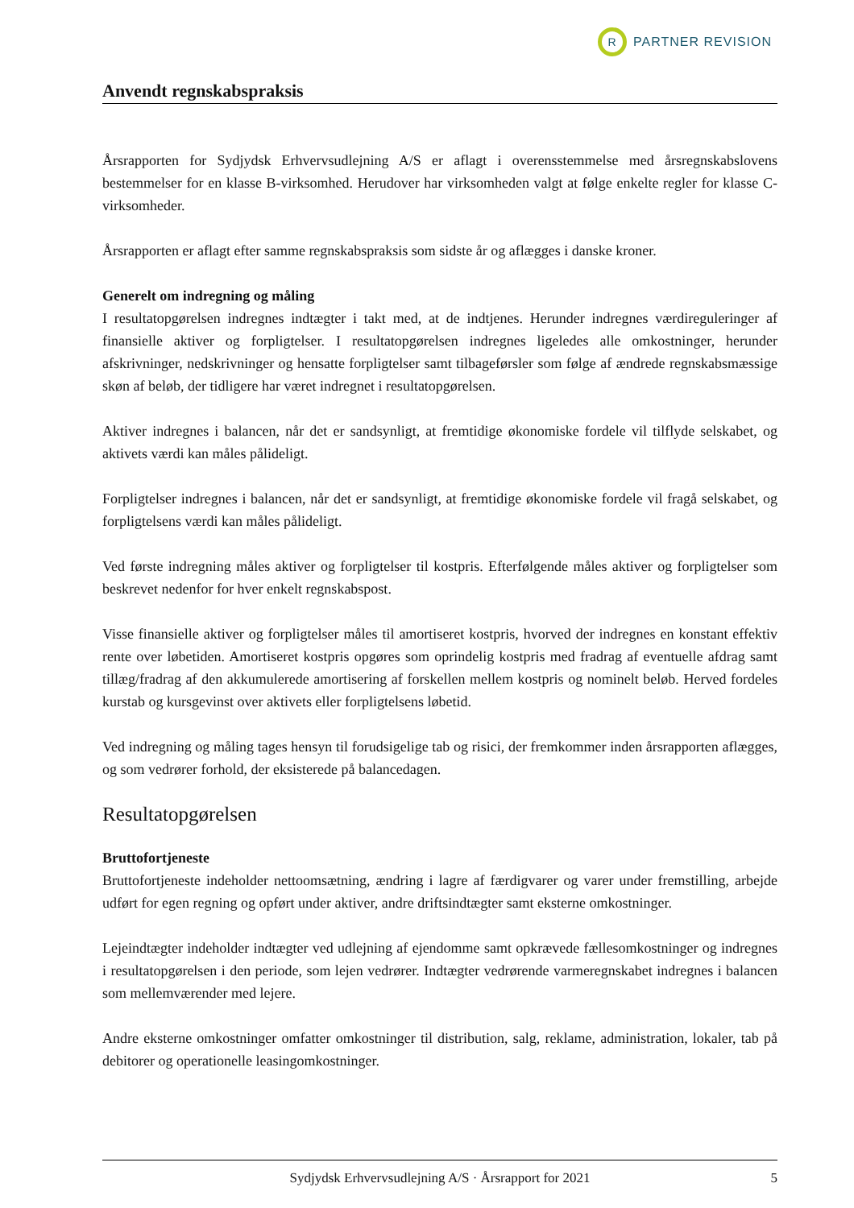R
PARTNER REVISION
Anvendt regnskabspraksis
Årsrapporten for Sydjydsk Erhvervsudlejning A/S er aflagt i overensstemmelse med årsregnskabslovens bestemmelser for en klasse B-virksomhed. Herudover har virksomheden valgt at følge enkelte regler for klasse C-virksomheder.
Årsrapporten er aflagt efter samme regnskabspraksis som sidste år og aflægges i danske kroner.
Generelt om indregning og måling
I resultatopgørelsen indregnes indtægter i takt med, at de indtjenes. Herunder indregnes værdireguleringer af finansielle aktiver og forpligtelser. I resultatopgørelsen indregnes ligeledes alle omkostninger, herunder afskrivninger, nedskrivninger og hensatte forpligtelser samt tilbageførsler som følge af ændrede regnskabsmæssige skøn af beløb, der tidligere har været indregnet i resultatopgørelsen.
Aktiver indregnes i balancen, når det er sandsynligt, at fremtidige økonomiske fordele vil tilflyde selskabet, og aktivets værdi kan måles pålideligt.
Forpligtelser indregnes i balancen, når det er sandsynligt, at fremtidige økonomiske fordele vil fragå selskabet, og forpligtelsens værdi kan måles pålideligt.
Ved første indregning måles aktiver og forpligtelser til kostpris. Efterfølgende måles aktiver og forpligtelser som beskrevet nedenfor for hver enkelt regnskabspost.
Visse finansielle aktiver og forpligtelser måles til amortiseret kostpris, hvorved der indregnes en konstant effektiv rente over løbetiden. Amortiseret kostpris opgøres som oprindelig kostpris med fradrag af eventuelle afdrag samt tillæg/fradrag af den akkumulerede amortisering af forskellen mellem kostpris og nominelt beløb. Herved fordeles kurstab og kursgevinst over aktivets eller forpligtelsens løbetid.
Ved indregning og måling tages hensyn til forudsigelige tab og risici, der fremkommer inden årsrapporten aflægges, og som vedrører forhold, der eksisterede på balancedagen.
Resultatopgørelsen
Bruttofortjeneste
Bruttofortjeneste indeholder nettoomsætning, ændring i lagre af færdigvarer og varer under fremstilling, arbejde udført for egen regning og opført under aktiver, andre driftsindtægter samt eksterne omkostninger.
Lejeindtægter indeholder indtægter ved udlejning af ejendomme samt opkrævede fællesomkostninger og indregnes i resultatopgørelsen i den periode, som lejen vedrører. Indtægter vedrørende varmeregnskabet indregnes i balancen som mellemværender med lejere.
Andre eksterne omkostninger omfatter omkostninger til distribution, salg, reklame, administration, lokaler, tab på debitorer og operationelle leasingomkostninger.
Sydjydsk Erhvervsudlejning A/S · Årsrapport for 2021 5